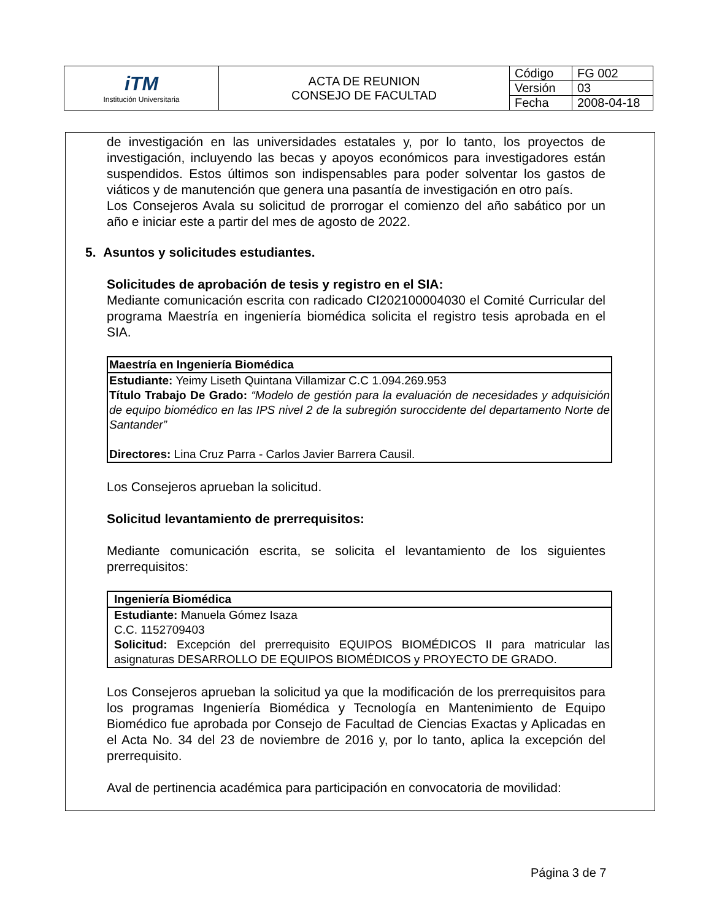| iTM Institución Universitaria | ACTA DE REUNION CONSEJO DE FACULTAD | Código | FG 002 |
| | | Versión | 03 |
| | | Fecha | 2008-04-18 |
de investigación en las universidades estatales y, por lo tanto, los proyectos de investigación, incluyendo las becas y apoyos económicos para investigadores están suspendidos. Estos últimos son indispensables para poder solventar los gastos de viáticos y de manutención que genera una pasantía de investigación en otro país.
Los Consejeros Avala su solicitud de prorrogar el comienzo del año sabático por un año e iniciar este a partir del mes de agosto de 2022.
5. Asuntos y solicitudes estudiantes.
Solicitudes de aprobación de tesis y registro en el SIA:
Mediante comunicación escrita con radicado CI202100004030 el Comité Curricular del programa Maestría en ingeniería biomédica solicita el registro tesis aprobada en el SIA.
Maestría en Ingeniería Biomédica
Estudiante: Yeimy Liseth Quintana Villamizar C.C 1.094.269.953
Título Trabajo De Grado: “Modelo de gestión para la evaluación de necesidades y adquisición de equipo biomédico en las IPS nivel 2 de la subregión suroccidente del departamento Norte de Santander”
Directores: Lina Cruz Parra - Carlos Javier Barrera Causil.
Los Consejeros aprueban la solicitud.
Solicitud levantamiento de prerrequisitos:
Mediante comunicación escrita, se solicita el levantamiento de los siguientes prerrequisitos:
Ingeniería Biomédica
Estudiante: Manuela Gómez Isaza
C.C. 1152709403
Solicitud: Excepción del prerrequisito EQUIPOS BIOMÉDICOS II para matricular las asignaturas DESARROLLO DE EQUIPOS BIOMÉDICOS y PROYECTO DE GRADO.
Los Consejeros aprueban la solicitud ya que la modificación de los prerrequisitos para los programas Ingeniería Biomédica y Tecnología en Mantenimiento de Equipo Biomédico fue aprobada por Consejo de Facultad de Ciencias Exactas y Aplicadas en el Acta No. 34 del 23 de noviembre de 2016 y, por lo tanto, aplica la excepción del prerrequisito.
Aval de pertinencia académica para participación en convocatoria de movilidad:
Página 3 de 7